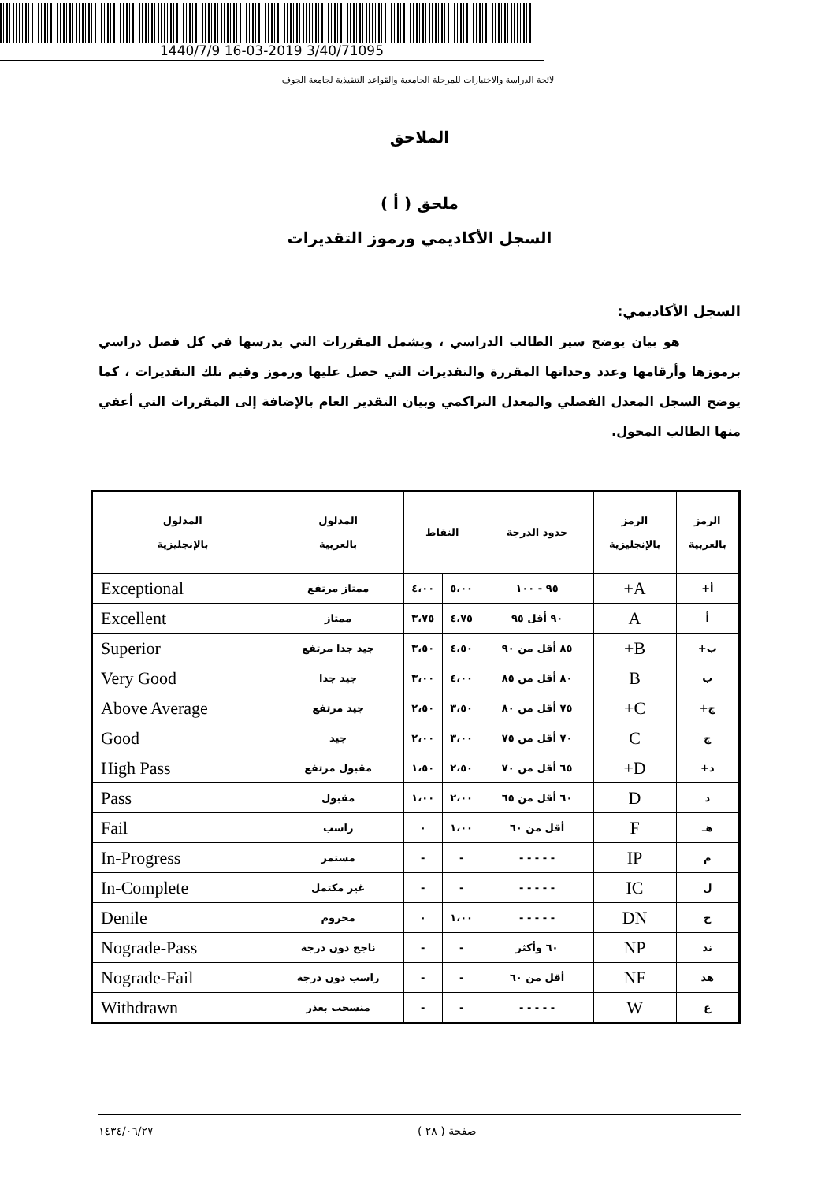1440/7/9 16-03-2019 3/40/71095
لائحة الدراسة والاختبارات للمرحلة الجامعية والقواعد التنفيذية لجامعة الجوف
الملاحق
ملحق ( أ )
السجل الأكاديمي ورموز التقديرات
السجل الأكاديمي:
هو بيان يوضح سير الطالب الدراسي ، ويشمل المقررات التي يدرسها في كل فصل دراسي برموزها وأرقامها وعدد وحداتها المقررة والتقديرات التي حصل عليها ورموز وقيم تلك التقديرات ، كما يوضح السجل المعدل الفصلي والمعدل التراكمي وبيان التقدير العام بالإضافة إلى المقررات التي أعفي منها الطالب المحول.
| الرمز بالعربية | الرمز بالإنجليزية | حدود الدرجة | النقاط | | المدلول بالعربية | المدلول بالإنجليزية |
| --- | --- | --- | --- | --- | --- | --- |
| أ+ | A+ | ٩٥ - ١٠٠ | ٥،٠٠ | ٤،٠٠ | ممتاز مرتفع | Exceptional |
| أ | A | ٩٠ أقل ٩٥ | ٤،٧٥ | ٣،٧٥ | ممتاز | Excellent |
| ب+ | B+ | ٨٥ أقل من ٩٠ | ٤،٥٠ | ٣،٥٠ | جيد جدا مرتفع | Superior |
| ب | B | ٨٠ أقل من ٨٥ | ٤،٠٠ | ٣،٠٠ | جيد جدا | Very Good |
| ج+ | C+ | ٧٥ أقل من ٨٠ | ٣،٥٠ | ٢،٥٠ | جيد مرتفع | Above Average |
| ج | C | ٧٠ أقل من ٧٥ | ٣،٠٠ | ٢،٠٠ | جيد | Good |
| د+ | D+ | ٦٥ أقل من ٧٠ | ٢،٥٠ | ١،٥٠ | مقبول مرتفع | High Pass |
| د | D | ٦٠ أقل من ٦٥ | ٢،٠٠ | ١،٠٠ | مقبول | Pass |
| هـ | F | أقل من ٦٠ | ١،٠٠ | ٠ | راسب | Fail |
| م | IP | - - - - - | - | - | مستمر | In-Progress |
| ل | IC | - - - - - | - | - | غير مكتمل | In-Complete |
| ح | DN | - - - - - | ١،٠٠ | ٠ | محروم | Denile |
| ند | NP | ٦٠ وأكثر | - | - | ناجح دون درجة | Nograde-Pass |
| هد | NF | أقل من ٦٠ | - | - | راسب دون درجة | Nograde-Fail |
| ع | W | - - - - - | - | - | منسحب بعذر | Withdrawn |
صفحة ( ٢٨ ) ١٤٣٤/٠٦/٢٧